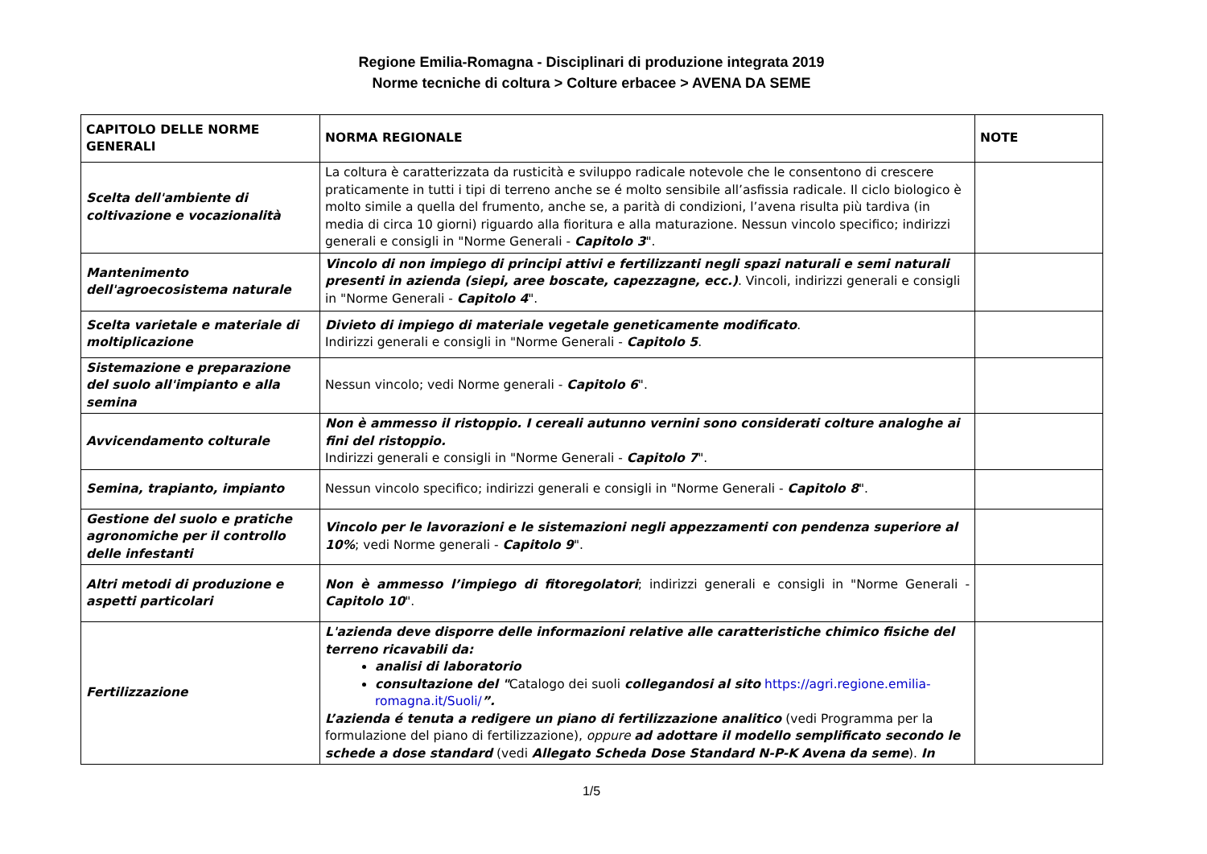Regione Emilia-Romagna - Disciplinari di produzione integrata 2019
Norme tecniche di coltura > Colture erbacee > AVENA DA SEME
| CAPITOLO DELLE NORME GENERALI | NORMA REGIONALE | NOTE |
| --- | --- | --- |
| Scelta dell'ambiente di coltivazione e vocazionalità | La coltura è caratterizzata da rusticità e sviluppo radicale notevole che le consentono di crescere praticamente in tutti i tipi di terreno anche se é molto sensibile all’asfissia radicale. Il ciclo biologico è molto simile a quella del frumento, anche se, a parità di condizioni, l’avena risulta più tardiva (in media di circa 10 giorni) riguardo alla fioritura e alla maturazione. Nessun vincolo specifico; indirizzi generali e consigli in "Norme Generali - Capitolo 3 ". | |
| Mantenimento dell'agroecosistema naturale | Vincolo di non impiego di principi attivi e fertilizzanti negli spazi naturali e semi naturali presenti in azienda (siepi, aree boscate, capezzagne, ecc.) . Vincoli, indirizzi generali e consigli in "Norme Generali - Capitolo 4 ". | |
| Scelta varietale e materiale di moltiplicazione | Divieto di impiego di materiale vegetale geneticamente modificato . Indirizzi generali e consigli in "Norme Generali - Capitolo 5 . | |
| Sistemazione e preparazione del suolo all'impianto e alla semina | Nessun vincolo; vedi Norme generali - Capitolo 6 ". | |
| Avvicendamento colturale | Non è ammesso il ristoppio. I cereali autunno vernini sono considerati colture analoghe ai fini del ristoppio. Indirizzi generali e consigli in "Norme Generali - Capitolo 7 ". | |
| Semina, trapianto, impianto | Nessun vincolo specifico; indirizzi generali e consigli in "Norme Generali - Capitolo 8 ". | |
| Gestione del suolo e pratiche agronomiche per il controllo delle infestanti | Vincolo per le lavorazioni e le sistemazioni negli appezzamenti con pendenza superiore al 10% ; vedi Norme generali - Capitolo 9 ". | |
| Altri metodi di produzione e aspetti particolari | Non è ammesso l’impiego di fitoregolatori ; indirizzi generali e consigli in "Norme Generali - Capitolo 10 ". | |
| Fertilizzazione | L'azienda deve disporre delle informazioni relative alle caratteristiche chimico fisiche del terreno ricavabili da: analisi di laboratorio consultazione del " Catalogo dei suoli collegandosi al sito https://agri.regione.emilia-romagna.it/Suoli/ ”. L’azienda é tenuta a redigere un piano di fertilizzazione analitico (vedi Programma per la formulazione del piano di fertilizzazione), oppure ad adottare il modello semplificato secondo le schede a dose standard (vedi Allegato Scheda Dose Standard N-P-K Avena da seme ). In | |
1/5